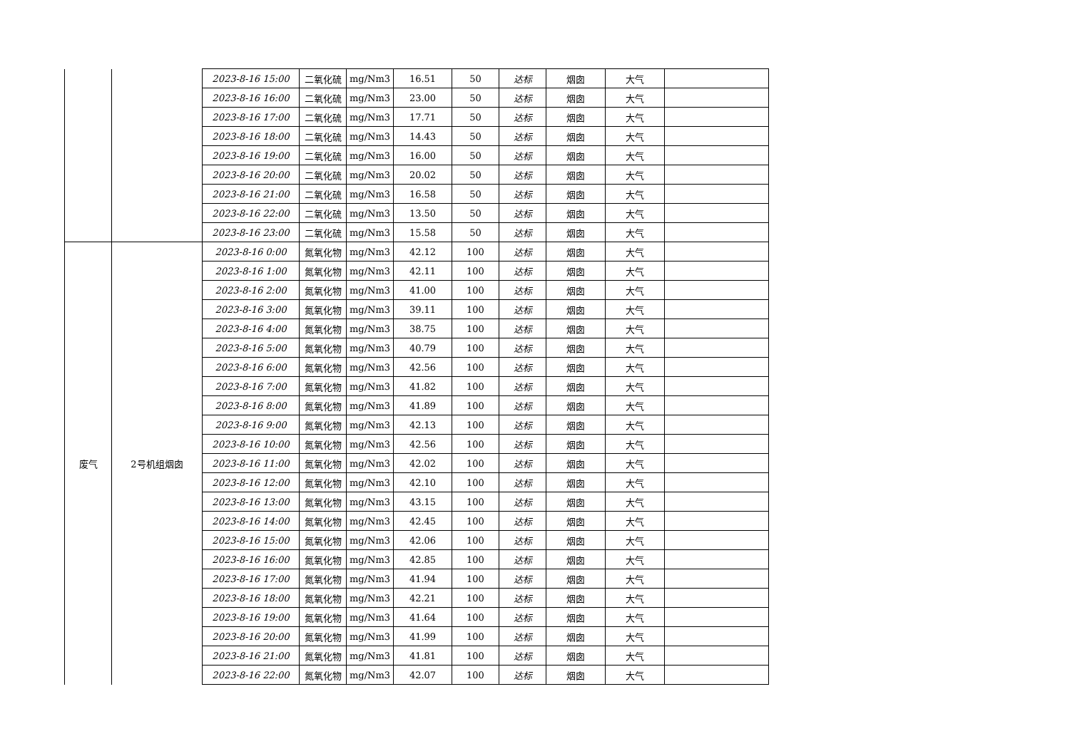| | | 2023-8-16 15:00 | 二氧化硫 | mg/Nm3 | 16.51 | 50 | 达标 | 烟囱 | 大气 | |
| | | 2023-8-16 16:00 | 二氧化硫 | mg/Nm3 | 23.00 | 50 | 达标 | 烟囱 | 大气 | |
| | | 2023-8-16 17:00 | 二氧化硫 | mg/Nm3 | 17.71 | 50 | 达标 | 烟囱 | 大气 | |
| | | 2023-8-16 18:00 | 二氧化硫 | mg/Nm3 | 14.43 | 50 | 达标 | 烟囱 | 大气 | |
| | | 2023-8-16 19:00 | 二氧化硫 | mg/Nm3 | 16.00 | 50 | 达标 | 烟囱 | 大气 | |
| | | 2023-8-16 20:00 | 二氧化硫 | mg/Nm3 | 20.02 | 50 | 达标 | 烟囱 | 大气 | |
| | | 2023-8-16 21:00 | 二氧化硫 | mg/Nm3 | 16.58 | 50 | 达标 | 烟囱 | 大气 | |
| | | 2023-8-16 22:00 | 二氧化硫 | mg/Nm3 | 13.50 | 50 | 达标 | 烟囱 | 大气 | |
| | | 2023-8-16 23:00 | 二氧化硫 | mg/Nm3 | 15.58 | 50 | 达标 | 烟囱 | 大气 | |
| 废气 | 2号机组烟囱 | 2023-8-16 0:00 | 氮氧化物 | mg/Nm3 | 42.12 | 100 | 达标 | 烟囱 | 大气 | |
| | | 2023-8-16 1:00 | 氮氧化物 | mg/Nm3 | 42.11 | 100 | 达标 | 烟囱 | 大气 | |
| | | 2023-8-16 2:00 | 氮氧化物 | mg/Nm3 | 41.00 | 100 | 达标 | 烟囱 | 大气 | |
| | | 2023-8-16 3:00 | 氮氧化物 | mg/Nm3 | 39.11 | 100 | 达标 | 烟囱 | 大气 | |
| | | 2023-8-16 4:00 | 氮氧化物 | mg/Nm3 | 38.75 | 100 | 达标 | 烟囱 | 大气 | |
| | | 2023-8-16 5:00 | 氮氧化物 | mg/Nm3 | 40.79 | 100 | 达标 | 烟囱 | 大气 | |
| | | 2023-8-16 6:00 | 氮氧化物 | mg/Nm3 | 42.56 | 100 | 达标 | 烟囱 | 大气 | |
| | | 2023-8-16 7:00 | 氮氧化物 | mg/Nm3 | 41.82 | 100 | 达标 | 烟囱 | 大气 | |
| | | 2023-8-16 8:00 | 氮氧化物 | mg/Nm3 | 41.89 | 100 | 达标 | 烟囱 | 大气 | |
| | | 2023-8-16 9:00 | 氮氧化物 | mg/Nm3 | 42.13 | 100 | 达标 | 烟囱 | 大气 | |
| | | 2023-8-16 10:00 | 氮氧化物 | mg/Nm3 | 42.56 | 100 | 达标 | 烟囱 | 大气 | |
| | | 2023-8-16 11:00 | 氮氧化物 | mg/Nm3 | 42.02 | 100 | 达标 | 烟囱 | 大气 | |
| | | 2023-8-16 12:00 | 氮氧化物 | mg/Nm3 | 42.10 | 100 | 达标 | 烟囱 | 大气 | |
| | | 2023-8-16 13:00 | 氮氧化物 | mg/Nm3 | 43.15 | 100 | 达标 | 烟囱 | 大气 | |
| | | 2023-8-16 14:00 | 氮氧化物 | mg/Nm3 | 42.45 | 100 | 达标 | 烟囱 | 大气 | |
| | | 2023-8-16 15:00 | 氮氧化物 | mg/Nm3 | 42.06 | 100 | 达标 | 烟囱 | 大气 | |
| | | 2023-8-16 16:00 | 氮氧化物 | mg/Nm3 | 42.85 | 100 | 达标 | 烟囱 | 大气 | |
| | | 2023-8-16 17:00 | 氮氧化物 | mg/Nm3 | 41.94 | 100 | 达标 | 烟囱 | 大气 | |
| | | 2023-8-16 18:00 | 氮氧化物 | mg/Nm3 | 42.21 | 100 | 达标 | 烟囱 | 大气 | |
| | | 2023-8-16 19:00 | 氮氧化物 | mg/Nm3 | 41.64 | 100 | 达标 | 烟囱 | 大气 | |
| | | 2023-8-16 20:00 | 氮氧化物 | mg/Nm3 | 41.99 | 100 | 达标 | 烟囱 | 大气 | |
| | | 2023-8-16 21:00 | 氮氧化物 | mg/Nm3 | 41.81 | 100 | 达标 | 烟囱 | 大气 | |
| | | 2023-8-16 22:00 | 氮氧化物 | mg/Nm3 | 42.07 | 100 | 达标 | 烟囱 | 大气 | |